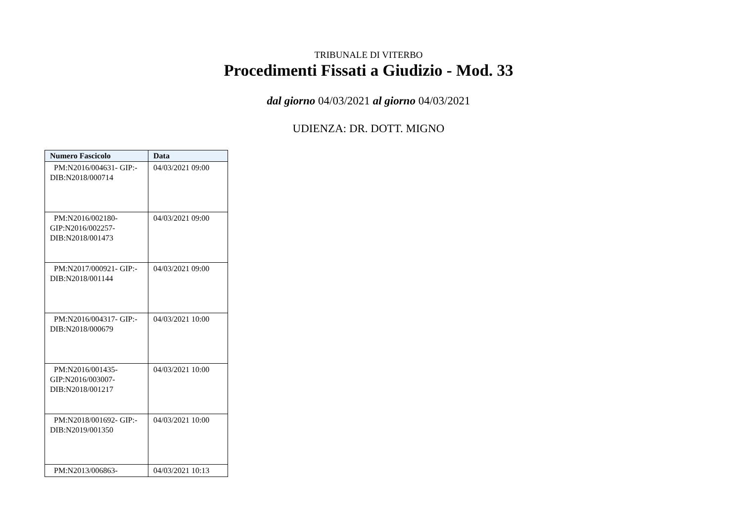TRIBUNALE DI VITERBO
Procedimenti Fissati a Giudizio - Mod. 33
dal giorno 04/03/2021 al giorno 04/03/2021
UDIENZA: DR. DOTT. MIGNO
| Numero Fascicolo | Data |
| --- | --- |
| PM:N2016/004631- GIP:- DIB:N2018/000714 | 04/03/2021 09:00 |
| PM:N2016/002180- GIP:N2016/002257- DIB:N2018/001473 | 04/03/2021 09:00 |
| PM:N2017/000921- GIP:- DIB:N2018/001144 | 04/03/2021 09:00 |
| PM:N2016/004317- GIP:- DIB:N2018/000679 | 04/03/2021 10:00 |
| PM:N2016/001435- GIP:N2016/003007- DIB:N2018/001217 | 04/03/2021 10:00 |
| PM:N2018/001692- GIP:- DIB:N2019/001350 | 04/03/2021 10:00 |
| PM:N2013/006863- | 04/03/2021 10:13 |